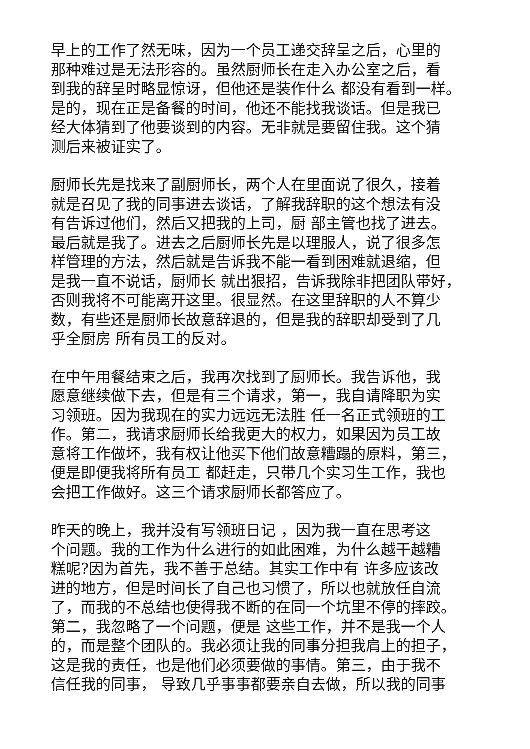早上的工作了然无味，因为一个员工递交辞呈之后，心里的 那种难过是无法形容的。虽然厨师长在走入办公室之后，看 到我的辞呈时略显惊讶，但他还是装作什么 都没有看到一样。 是的，现在正是备餐的时间，他还不能找我谈话。但是我已 经大体猜到了他要谈到的内容。无非就是要留住我。这个猜 测后来被证实了。
厨师长先是找来了副厨师长，两个人在里面说了很久，接着 就是召见了我的同事进去谈话，了解我辞职的这个想法有没 有告诉过他们，然后又把我的上司，厨 部主管也找了进去。 最后就是我了。进去之后厨师长先是以理服人，说了很多怎 样管理的方法，然后就是告诉我不能一看到困难就退缩，但 是我一直不说话，厨师长 就出狠招，告诉我除非把团队带好， 否则我将不可能离开这里。很显然。在这里辞职的人不算少 数，有些还是厨师长故意辞退的，但是我的辞职却受到了几 乎全厨房 所有员工的反对。
在中午用餐结束之后，我再次找到了厨师长。我告诉他，我 愿意继续做下去，但是有三个请求，第一，我自请降职为实 习领班。因为我现在的实力远远无法胜 任一名正式领班的工 作。第二，我请求厨师长给我更大的权力，如果因为员工故 意将工作做坏，我有权让他买下他们故意糟蹋的原料，第三， 便是即便我将所有员工 都赶走，只带几个实习生工作，我也 会把工作做好。这三个请求厨师长都答应了。
昨天的晚上，我并没有写领班日记 ，因为我一直在思考这 个问题。我的工作为什么进行的如此困难，为什么越干越糟 糕呢?因为首先，我不善于总结。其实工作中有 许多应该改 进的地方，但是时间长了自己也习惯了，所以也就放任自流 了，而我的不总结也使得我不断的在同一个坑里不停的摔跤。 第二，我忽略了一个问题，便是 这些工作，并不是我一个人 的，而是整个团队的。我必须让我的同事分担我肩上的担子， 这是我的责任，也是他们必须要做的事情。第三，由于我不 信任我的同事， 导致几乎事事都要亲自去做，所以我的同事